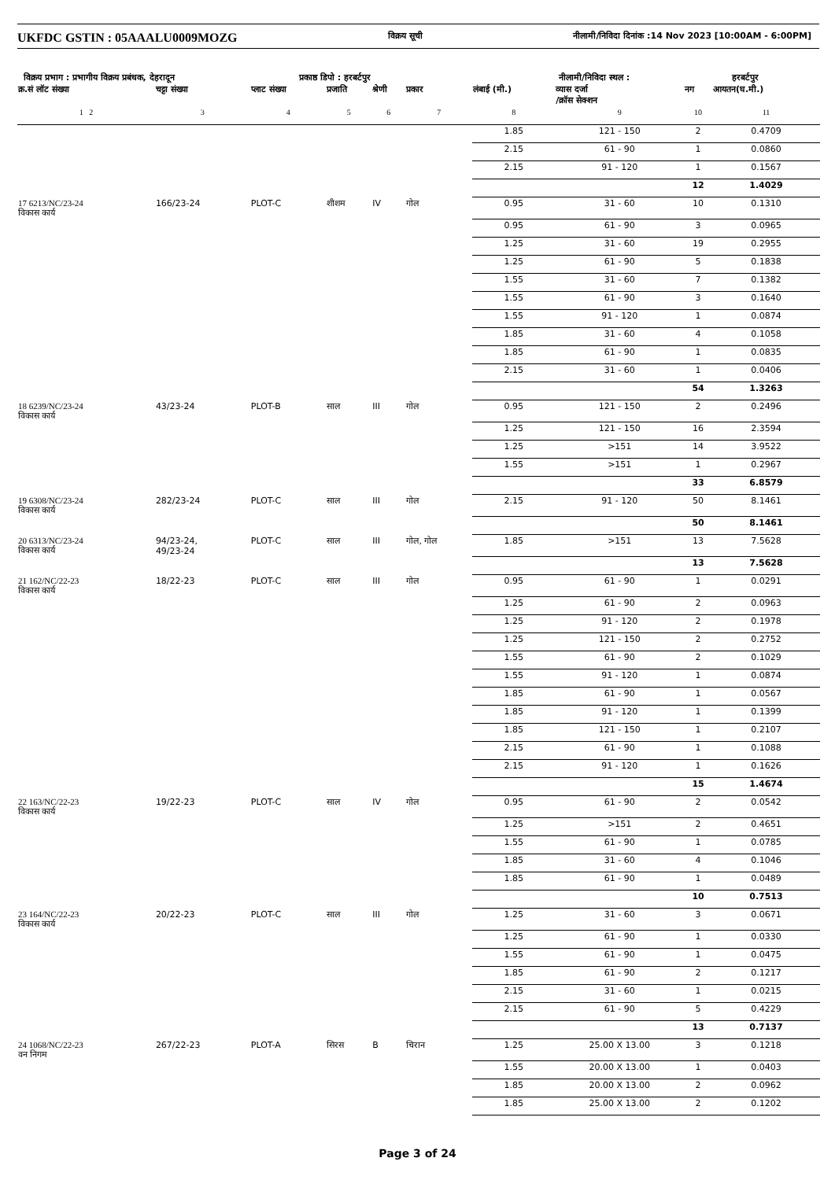UKFDC GSTIN : 05AAALU0009MOZG विक्रय सूची नीलामी/निविदा दिनांक :14 Nov 2023 [10:00AM - 6:00PM]
विक्रय प्रभाग : प्रभागीय विक्रय प्रबंधक, देहरादून प्रकाष्ठ डिपो : हरबर्टपुर नीलामी/निविदा स्थल : हरबर्टपुर
| क्र.सं लॉट संख्या | चट्टा संख्या | प्लाट संख्या | प्रजाति | श्रेणी | प्रकार | लंबाई (मी.) | व्यास दर्जा /क्रॉस सेक्शन | नग | आयतन(घ.मी.) |
| --- | --- | --- | --- | --- | --- | --- | --- | --- | --- |
| 1 2 | 3 | 4 | 5 | 6 | 7 | 8 | 9 | 10 | 11 |
| | | | | | | 1.85 | 121 - 150 | 2 | 0.4709 |
| | | | | | | 2.15 | 61 - 90 | 1 | 0.0860 |
| | | | | | | 2.15 | 91 - 120 | 1 | 0.1567 |
| | | | | | | | | 12 | 1.4029 |
| 17 6213/NC/23-24 विकास कार्य | 166/23-24 | PLOT-C | शीशम | IV | गोल | 0.95 | 31 - 60 | 10 | 0.1310 |
| | | | | | | 0.95 | 61 - 90 | 3 | 0.0965 |
| | | | | | | 1.25 | 31 - 60 | 19 | 0.2955 |
| | | | | | | 1.25 | 61 - 90 | 5 | 0.1838 |
| | | | | | | 1.55 | 31 - 60 | 7 | 0.1382 |
| | | | | | | 1.55 | 61 - 90 | 3 | 0.1640 |
| | | | | | | 1.55 | 91 - 120 | 1 | 0.0874 |
| | | | | | | 1.85 | 31 - 60 | 4 | 0.1058 |
| | | | | | | 1.85 | 61 - 90 | 1 | 0.0835 |
| | | | | | | 2.15 | 31 - 60 | 1 | 0.0406 |
| | | | | | | | | 54 | 1.3263 |
| 18 6239/NC/23-24 विकास कार्य | 43/23-24 | PLOT-B | साल | III | गोल | 0.95 | 121 - 150 | 2 | 0.2496 |
| | | | | | | 1.25 | 121 - 150 | 16 | 2.3594 |
| | | | | | | 1.25 | >151 | 14 | 3.9522 |
| | | | | | | 1.55 | >151 | 1 | 0.2967 |
| | | | | | | | | 33 | 6.8579 |
| 19 6308/NC/23-24 विकास कार्य | 282/23-24 | PLOT-C | साल | III | गोल | 2.15 | 91 - 120 | 50 | 8.1461 |
| | | | | | | | | 50 | 8.1461 |
| 20 6313/NC/23-24 विकास कार्य | 94/23-24, 49/23-24 | PLOT-C | साल | III | गोल, गोल | 1.85 | >151 | 13 | 7.5628 |
| | | | | | | | | 13 | 7.5628 |
| 21 162/NC/22-23 विकास कार्य | 18/22-23 | PLOT-C | साल | III | गोल | 0.95 | 61 - 90 | 1 | 0.0291 |
| | | | | | | 1.25 | 61 - 90 | 2 | 0.0963 |
| | | | | | | 1.25 | 91 - 120 | 2 | 0.1978 |
| | | | | | | 1.25 | 121 - 150 | 2 | 0.2752 |
| | | | | | | 1.55 | 61 - 90 | 2 | 0.1029 |
| | | | | | | 1.55 | 91 - 120 | 1 | 0.0874 |
| | | | | | | 1.85 | 61 - 90 | 1 | 0.0567 |
| | | | | | | 1.85 | 91 - 120 | 1 | 0.1399 |
| | | | | | | 1.85 | 121 - 150 | 1 | 0.2107 |
| | | | | | | 2.15 | 61 - 90 | 1 | 0.1088 |
| | | | | | | 2.15 | 91 - 120 | 1 | 0.1626 |
| | | | | | | | | 15 | 1.4674 |
| 22 163/NC/22-23 विकास कार्य | 19/22-23 | PLOT-C | साल | IV | गोल | 0.95 | 61 - 90 | 2 | 0.0542 |
| | | | | | | 1.25 | >151 | 2 | 0.4651 |
| | | | | | | 1.55 | 61 - 90 | 1 | 0.0785 |
| | | | | | | 1.85 | 31 - 60 | 4 | 0.1046 |
| | | | | | | 1.85 | 61 - 90 | 1 | 0.0489 |
| | | | | | | | | 10 | 0.7513 |
| 23 164/NC/22-23 विकास कार्य | 20/22-23 | PLOT-C | साल | III | गोल | 1.25 | 31 - 60 | 3 | 0.0671 |
| | | | | | | 1.25 | 61 - 90 | 1 | 0.0330 |
| | | | | | | 1.55 | 61 - 90 | 1 | 0.0475 |
| | | | | | | 1.85 | 61 - 90 | 2 | 0.1217 |
| | | | | | | 2.15 | 31 - 60 | 1 | 0.0215 |
| | | | | | | 2.15 | 61 - 90 | 5 | 0.4229 |
| | | | | | | | | 13 | 0.7137 |
| 24 1068/NC/22-23 वन निगम | 267/22-23 | PLOT-A | सिरस | B | चिरान | 1.25 | 25.00 X 13.00 | 3 | 0.1218 |
| | | | | | | 1.55 | 20.00 X 13.00 | 1 | 0.0403 |
| | | | | | | 1.85 | 20.00 X 13.00 | 2 | 0.0962 |
| | | | | | | 1.85 | 25.00 X 13.00 | 2 | 0.1202 |
Page 3 of 24